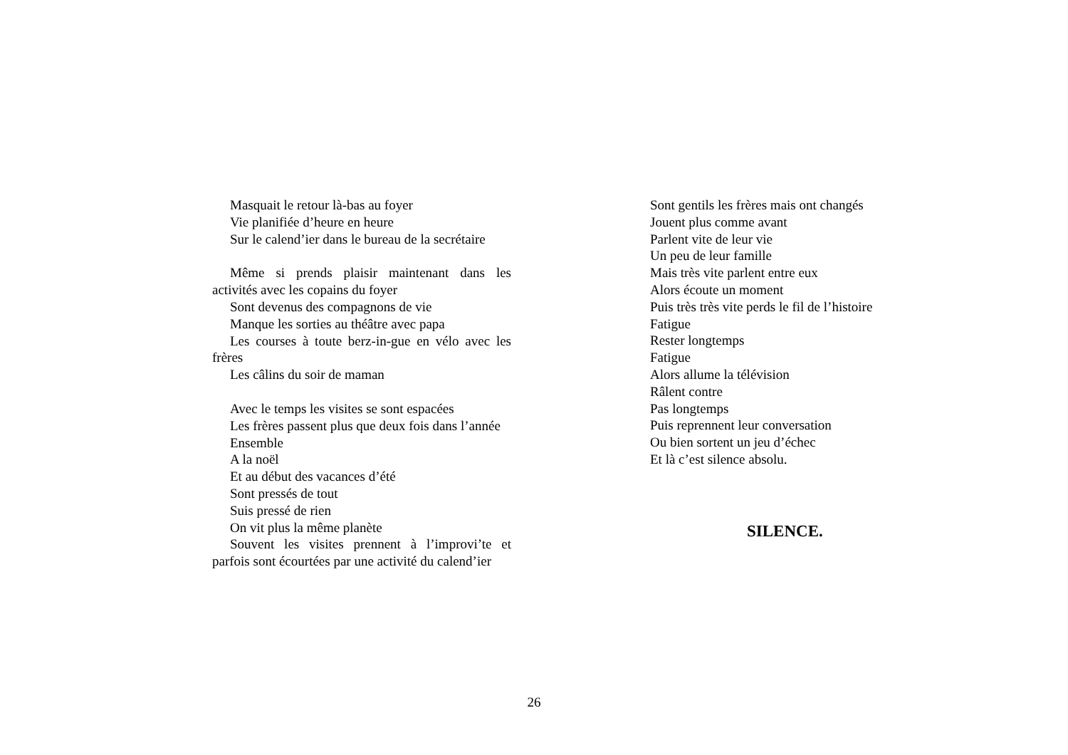Masquait le retour là-bas au foyer
Vie planifiée d’heure en heure
Sur le calend’ier dans le bureau de la secrétaire
Même si prends plaisir maintenant dans les activités avec les copains du foyer
Sont devenus des compagnons de vie
Manque les sorties au théâtre avec papa
Les courses à toute berz-in-gue en vélo avec les frères
Les câlins du soir de maman
Avec le temps les visites se sont espacées
Les frères passent plus que deux fois dans l’année
Ensemble
A la noël
Et au début des vacances d’été
Sont pressés de tout
Suis pressé de rien
On vit plus la même planète
Souvent les visites prennent à l’improvi’te et parfois sont écourtées par une activité du calend’ier
Sont gentils les frères mais ont changés
Jouent plus comme avant
Parlent vite de leur vie
Un peu de leur famille
Mais très vite parlent entre eux
Alors écoute un moment
Puis très très vite perds le fil de l’histoire
Fatigue
Rester longtemps
Fatigue
Alors allume la télévision
Râlent contre
Pas longtemps
Puis reprennent leur conversation
Ou bien sortent un jeu d’échec
Et là c’est silence absolu.
SILENCE.
26